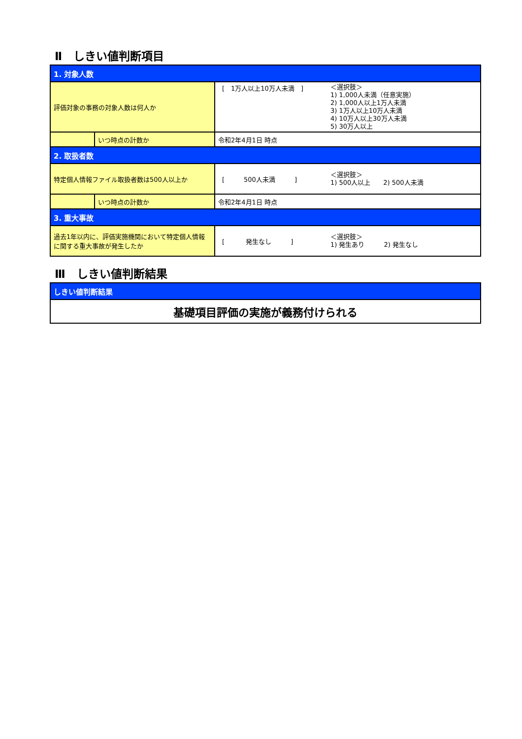Ⅱ　しきい値判断項目
| 1. 対象人数 | | |
| 評価対象の事務の対象人数は何人か | | [ 1万人以上10万人未満 ] ＜選択肢＞ 1) 1,000人未満（任意実施） 2) 1,000人以上1万人未満 3) 1万人以上10万人未満 4) 10万人以上30万人未満 5) 30万人以上 |
| | いつ時点の計数か | 令和2年4月1日 時点 |
| 2. 取扱者数 | | |
| 特定個人情報ファイル取扱者数は500人以上か | | [ 500人未満 ] ＜選択肢＞ 1) 500人以上 2) 500人未満 |
| | いつ時点の計数か | 令和2年4月1日 時点 |
| 3. 重大事故 | | |
| 過去1年以内に、評価実施機関において特定個人情報に関する重大事故が発生したか | | [ 発生なし ] ＜選択肢＞ 1) 発生あり 2) 発生なし |
Ⅲ　しきい値判断結果
| しきい値判断結果 |
| 基礎項目評価の実施が義務付けられる |